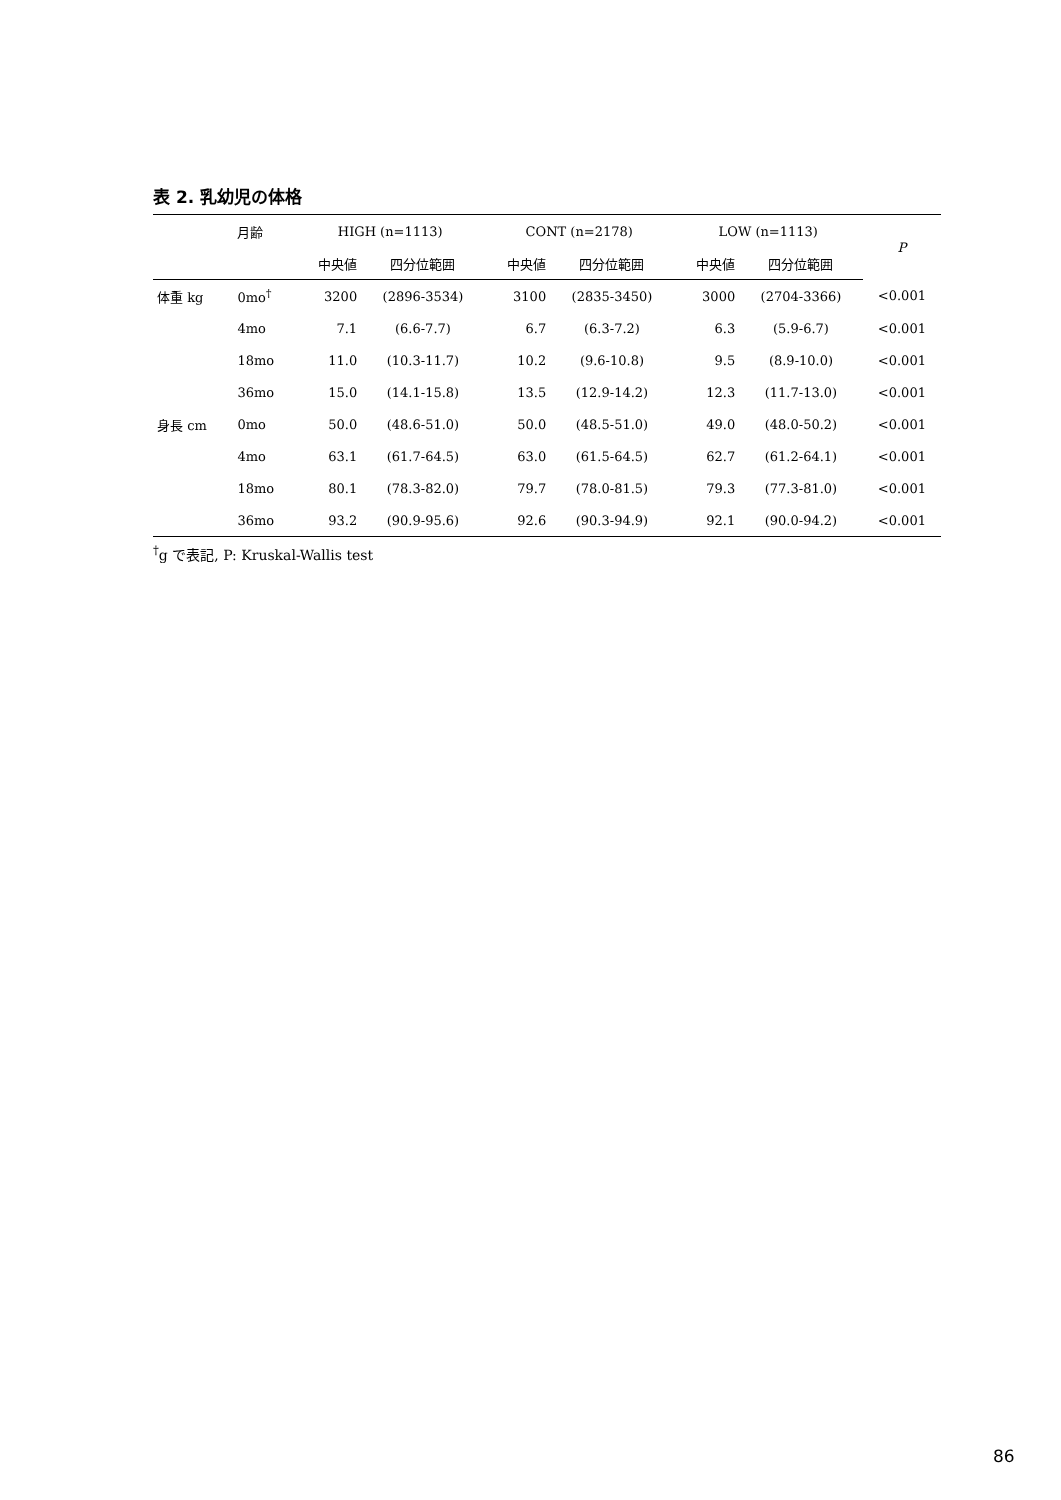表 2. 乳幼児の体格
| | 月齢 | HIGH (n=1113) | | CONT (n=2178) | | LOW (n=1113) | | P |
| --- | --- | --- | --- | --- | --- | --- | --- | --- |
| | | 中央値 | 四分位範囲 | 中央値 | 四分位範囲 | 中央値 | 四分位範囲 | |
| 体重 kg | 0mo<sup>†</sup> | 3200 | (2896-3534) | 3100 | (2835-3450) | 3000 | (2704-3366) | <0.001 |
| | 4mo | 7.1 | (6.6-7.7) | 6.7 | (6.3-7.2) | 6.3 | (5.9-6.7) | <0.001 |
| | 18mo | 11.0 | (10.3-11.7) | 10.2 | (9.6-10.8) | 9.5 | (8.9-10.0) | <0.001 |
| | 36mo | 15.0 | (14.1-15.8) | 13.5 | (12.9-14.2) | 12.3 | (11.7-13.0) | <0.001 |
| 身長 cm | 0mo | 50.0 | (48.6-51.0) | 50.0 | (48.5-51.0) | 49.0 | (48.0-50.2) | <0.001 |
| | 4mo | 63.1 | (61.7-64.5) | 63.0 | (61.5-64.5) | 62.7 | (61.2-64.1) | <0.001 |
| | 18mo | 80.1 | (78.3-82.0) | 79.7 | (78.0-81.5) | 79.3 | (77.3-81.0) | <0.001 |
| | 36mo | 93.2 | (90.9-95.6) | 92.6 | (90.3-94.9) | 92.1 | (90.0-94.2) | <0.001 |
<sup>†</sup> g で表記, P: Kruskal-Wallis test
86